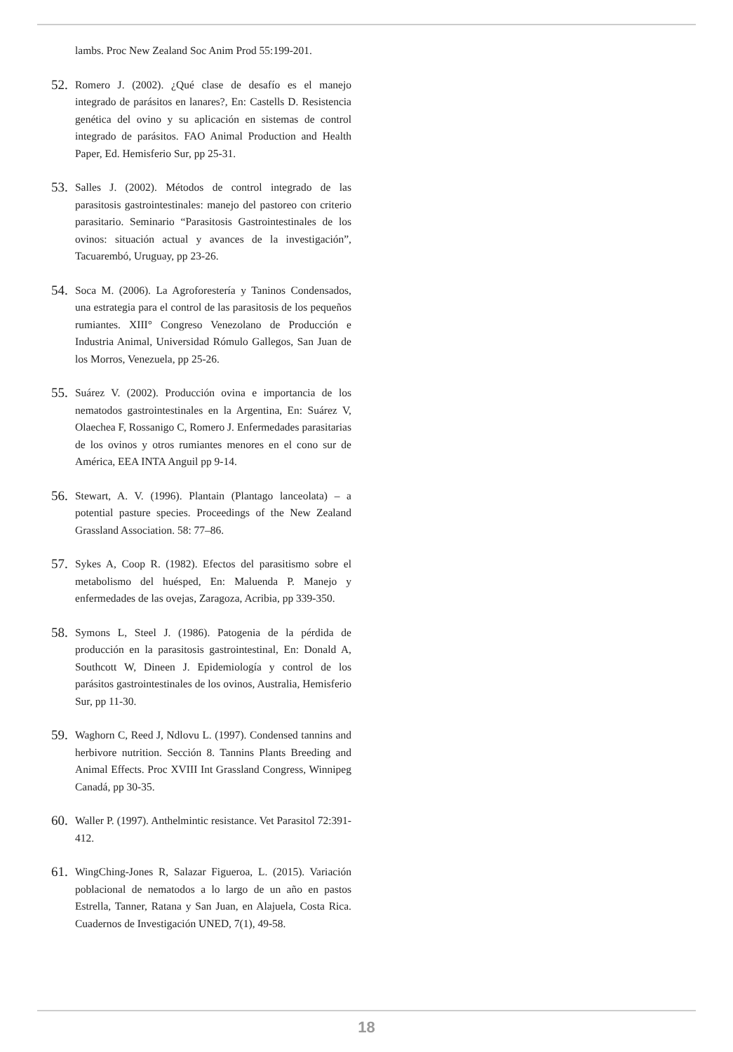lambs. Proc New Zealand Soc Anim Prod 55:199-201.
52. Romero J. (2002). ¿Qué clase de desafío es el manejo integrado de parásitos en lanares?, En: Castells D. Resistencia genética del ovino y su aplicación en sistemas de control integrado de parásitos. FAO Animal Production and Health Paper, Ed. Hemisferio Sur, pp 25-31.
53. Salles J. (2002). Métodos de control integrado de las parasitosis gastrointestinales: manejo del pastoreo con criterio parasitario. Seminario “Parasitosis Gastrointestinales de los ovinos: situación actual y avances de la investigación”, Tacuarembó, Uruguay, pp 23-26.
54. Soca M. (2006). La Agroforestería y Taninos Condensados, una estrategia para el control de las parasitosis de los pequeños rumiantes. XIII° Congreso Venezolano de Producción e Industria Animal, Universidad Rómulo Gallegos, San Juan de los Morros, Venezuela, pp 25-26.
55. Suárez V. (2002). Producción ovina e importancia de los nematodos gastrointestinales en la Argentina, En: Suárez V, Olaechea F, Rossanigo C, Romero J. Enfermedades parasitarias de los ovinos y otros rumiantes menores en el cono sur de América, EEA INTA Anguil pp 9-14.
56. Stewart, A. V. (1996). Plantain (Plantago lanceolata) – a potential pasture species. Proceedings of the New Zealand Grassland Association. 58: 77–86.
57. Sykes A, Coop R. (1982). Efectos del parasitismo sobre el metabolismo del huésped, En: Maluenda P. Manejo y enfermedades de las ovejas, Zaragoza, Acribia, pp 339-350.
58. Symons L, Steel J. (1986). Patogenia de la pérdida de producción en la parasitosis gastrointestinal, En: Donald A, Southcott W, Dineen J. Epidemiología y control de los parásitos gastrointestinales de los ovinos, Australia, Hemisferio Sur, pp 11-30.
59. Waghorn C, Reed J, Ndlovu L. (1997). Condensed tannins and herbivore nutrition. Sección 8. Tannins Plants Breeding and Animal Effects. Proc XVIII Int Grassland Congress, Winnipeg Canadá, pp 30-35.
60. Waller P. (1997). Anthelmintic resistance. Vet Parasitol 72:391-412.
61. WingChing-Jones R, Salazar Figueroa, L. (2015). Variación poblacional de nematodos a lo largo de un año en pastos Estrella, Tanner, Ratana y San Juan, en Alajuela, Costa Rica. Cuadernos de Investigación UNED, 7(1), 49-58.
18